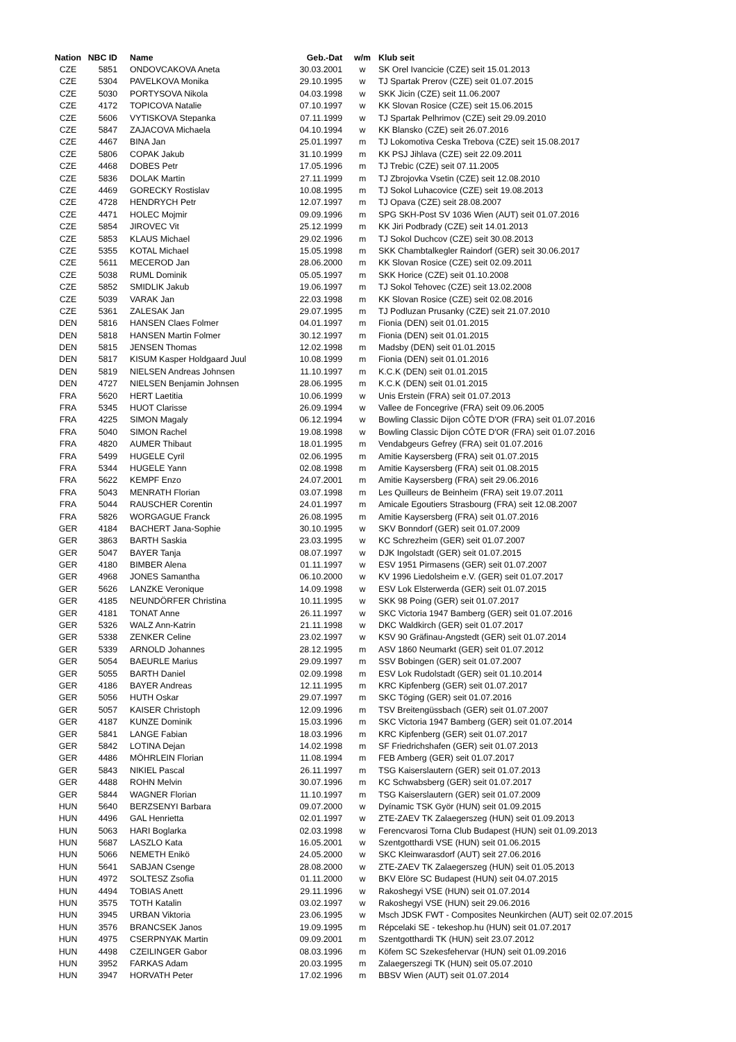| Nation | NBC ID | Name | Geb.-Dat | w/m | Klub seit |
| --- | --- | --- | --- | --- | --- |
| CZE | 5851 | ONDOVCAKOVA Aneta | 30.03.2001 | w | SK Orel Ivancicie (CZE) seit 15.01.2013 |
| CZE | 5304 | PAVELKOVA Monika | 29.10.1995 | w | TJ Spartak Prerov (CZE) seit 01.07.2015 |
| CZE | 5030 | PORTYSOVA Nikola | 04.03.1998 | w | SKK Jicin (CZE) seit 11.06.2007 |
| CZE | 4172 | TOPICOVA Natalie | 07.10.1997 | w | KK Slovan Rosice (CZE) seit 15.06.2015 |
| CZE | 5606 | VYTISKOVA Stepanka | 07.11.1999 | w | TJ Spartak Pelhrimov (CZE) seit 29.09.2010 |
| CZE | 5847 | ZAJACOVA Michaela | 04.10.1994 | w | KK Blansko (CZE) seit 26.07.2016 |
| CZE | 4467 | BINA Jan | 25.01.1997 | m | TJ Lokomotiva Ceska Trebova (CZE) seit 15.08.2017 |
| CZE | 5806 | COPAK Jakub | 31.10.1999 | m | KK PSJ Jihlava (CZE) seit 22.09.2011 |
| CZE | 4468 | DOBES Petr | 17.05.1996 | m | TJ Trebic (CZE) seit 07.11.2005 |
| CZE | 5836 | DOLAK Martin | 27.11.1999 | m | TJ Zbrojovka Vsetin (CZE) seit 12.08.2010 |
| CZE | 4469 | GORECKY Rostislav | 10.08.1995 | m | TJ Sokol Luhacovice (CZE) seit 19.08.2013 |
| CZE | 4728 | HENDRYCH Petr | 12.07.1997 | m | TJ Opava (CZE) seit 28.08.2007 |
| CZE | 4471 | HOLEC Mojmir | 09.09.1996 | m | SPG SKH-Post SV 1036 Wien (AUT) seit 01.07.2016 |
| CZE | 5854 | JIROVEC Vit | 25.12.1999 | m | KK Jiri Podbrady (CZE) seit 14.01.2013 |
| CZE | 5853 | KLAUS Michael | 29.02.1996 | m | TJ Sokol Duchcov (CZE) seit 30.08.2013 |
| CZE | 5355 | KOTAL Michael | 15.05.1998 | m | SKK Chambtalkegler Raindorf (GER) seit 30.06.2017 |
| CZE | 5611 | MECEROD Jan | 28.06.2000 | m | KK Slovan Rosice (CZE) seit 02.09.2011 |
| CZE | 5038 | RUML Dominik | 05.05.1997 | m | SKK Horice (CZE) seit 01.10.2008 |
| CZE | 5852 | SMIDLIK Jakub | 19.06.1997 | m | TJ Sokol Tehovec (CZE) seit 13.02.2008 |
| CZE | 5039 | VARAK Jan | 22.03.1998 | m | KK Slovan Rosice (CZE) seit 02.08.2016 |
| CZE | 5361 | ZALESAK Jan | 29.07.1995 | m | TJ Podluzan Prusanky (CZE) seit 21.07.2010 |
| DEN | 5816 | HANSEN Claes Folmer | 04.01.1997 | m | Fionia (DEN) seit 01.01.2015 |
| DEN | 5818 | HANSEN Martin Folmer | 30.12.1997 | m | Fionia (DEN) seit 01.01.2015 |
| DEN | 5815 | JENSEN Thomas | 12.02.1998 | m | Madsby (DEN) seit 01.01.2015 |
| DEN | 5817 | KISUM Kasper Holdgaard Juul | 10.08.1999 | m | Fionia (DEN) seit 01.01.2016 |
| DEN | 5819 | NIELSEN Andreas Johnsen | 11.10.1997 | m | K.C.K (DEN) seit 01.01.2015 |
| DEN | 4727 | NIELSEN Benjamin Johnsen | 28.06.1995 | m | K.C.K (DEN) seit 01.01.2015 |
| FRA | 5620 | HERT Laetitia | 10.06.1999 | w | Unis Erstein (FRA) seit 01.07.2013 |
| FRA | 5345 | HUOT Clarisse | 26.09.1994 | w | Vallee de Foncegrive (FRA) seit 09.06.2005 |
| FRA | 4225 | SIMON Magaly | 06.12.1994 | w | Bowling Classic Dijon CÔTE D'OR (FRA) seit 01.07.2016 |
| FRA | 5040 | SIMON Rachel | 19.08.1998 | w | Bowling Classic Dijon CÔTE D'OR (FRA) seit 01.07.2016 |
| FRA | 4820 | AUMER Thibaut | 18.01.1995 | m | Vendabgeurs Gefrey (FRA) seit 01.07.2016 |
| FRA | 5499 | HUGELE Cyril | 02.06.1995 | m | Amitie Kaysersberg (FRA) seit 01.07.2015 |
| FRA | 5344 | HUGELE Yann | 02.08.1998 | m | Amitie Kaysersberg (FRA) seit 01.08.2015 |
| FRA | 5622 | KEMPF Enzo | 24.07.2001 | m | Amitie Kaysersberg (FRA) seit 29.06.2016 |
| FRA | 5043 | MENRATH Florian | 03.07.1998 | m | Les Quilleurs de Beinheim (FRA) seit 19.07.2011 |
| FRA | 5044 | RAUSCHER Corentin | 24.01.1997 | m | Amicale Egoutiers Strasbourg (FRA) seit 12.08.2007 |
| FRA | 5826 | WORGAGUE Franck | 26.08.1995 | m | Amitie Kaysersberg (FRA) seit 01.07.2016 |
| GER | 4184 | BACHERT Jana-Sophie | 30.10.1995 | w | SKV Bonndorf (GER) seit 01.07.2009 |
| GER | 3863 | BARTH Saskia | 23.03.1995 | w | KC Schrezheim (GER) seit 01.07.2007 |
| GER | 5047 | BAYER Tanja | 08.07.1997 | w | DJK Ingolstadt (GER) seit 01.07.2015 |
| GER | 4180 | BIMBER Alena | 01.11.1997 | w | ESV 1951 Pirmasens (GER) seit 01.07.2007 |
| GER | 4968 | JONES Samantha | 06.10.2000 | w | KV 1996 Liedolsheim e.V. (GER) seit 01.07.2017 |
| GER | 5626 | LANZKE Veronique | 14.09.1998 | w | ESV Lok Elsterwerda (GER) seit 01.07.2015 |
| GER | 4185 | NEUNDÖRFER Christina | 10.11.1995 | w | SKK 98 Poing (GER) seit 01.07.2017 |
| GER | 4181 | TONAT Anne | 26.11.1997 | w | SKC Victoria 1947 Bamberg (GER) seit 01.07.2016 |
| GER | 5326 | WALZ Ann-Katrin | 21.11.1998 | w | DKC Waldkirch (GER) seit 01.07.2017 |
| GER | 5338 | ZENKER Celine | 23.02.1997 | w | KSV 90 Gräfinau-Angstedt (GER) seit 01.07.2014 |
| GER | 5339 | ARNOLD Johannes | 28.12.1995 | m | ASV 1860 Neumarkt (GER) seit 01.07.2012 |
| GER | 5054 | BAEURLE Marius | 29.09.1997 | m | SSV Bobingen (GER) seit 01.07.2007 |
| GER | 5055 | BARTH Daniel | 02.09.1998 | m | ESV Lok Rudolstadt (GER) seit 01.10.2014 |
| GER | 4186 | BAYER Andreas | 12.11.1995 | m | KRC Kipfenberg (GER) seit 01.07.2017 |
| GER | 5056 | HUTH Oskar | 29.07.1997 | m | SKC Töging (GER) seit 01.07.2016 |
| GER | 5057 | KAISER Christoph | 12.09.1996 | m | TSV Breitengüssbach (GER) seit 01.07.2007 |
| GER | 4187 | KUNZE Dominik | 15.03.1996 | m | SKC Victoria 1947 Bamberg (GER) seit 01.07.2014 |
| GER | 5841 | LANGE Fabian | 18.03.1996 | m | KRC Kipfenberg (GER) seit 01.07.2017 |
| GER | 5842 | LOTINA Dejan | 14.02.1998 | m | SF Friedrichshafen (GER) seit 01.07.2013 |
| GER | 4486 | MÖHRLEIN Florian | 11.08.1994 | m | FEB Amberg (GER) seit 01.07.2017 |
| GER | 5843 | NIKIEL Pascal | 26.11.1997 | m | TSG Kaiserslautern (GER) seit 01.07.2013 |
| GER | 4488 | ROHN Melvin | 30.07.1996 | m | KC Schwabsberg (GER) seit 01.07.2017 |
| GER | 5844 | WAGNER Florian | 11.10.1997 | m | TSG Kaiserslautern (GER) seit 01.07.2009 |
| HUN | 5640 | BERZSENYI Barbara | 09.07.2000 | w | Dyínamic TSK Györ (HUN) seit 01.09.2015 |
| HUN | 4496 | GAL Henrietta | 02.01.1997 | w | ZTE-ZAEV TK Zalaegerszeg (HUN) seit 01.09.2013 |
| HUN | 5063 | HARI Boglarka | 02.03.1998 | w | Ferencvarosi Torna Club Budapest (HUN) seit 01.09.2013 |
| HUN | 5687 | LASZLO Kata | 16.05.2001 | w | Szentgotthardi VSE (HUN) seit 01.06.2015 |
| HUN | 5066 | NEMETH Enikö | 24.05.2000 | w | SKC Kleinwarasdorf (AUT) seit 27.06.2016 |
| HUN | 5641 | SABJAN Csenge | 28.08.2000 | w | ZTE-ZAEV TK Zalaegerszeg (HUN) seit 01.05.2013 |
| HUN | 4972 | SOLTESZ Zsofia | 01.11.2000 | w | BKV Elöre SC Budapest (HUN) seit 04.07.2015 |
| HUN | 4494 | TOBIAS Anett | 29.11.1996 | w | Rakoshegyi VSE (HUN) seit 01.07.2014 |
| HUN | 3575 | TOTH Katalin | 03.02.1997 | w | Rakoshegyi VSE (HUN) seit 29.06.2016 |
| HUN | 3945 | URBAN Viktoria | 23.06.1995 | w | Msch JDSK FWT - Composites Neunkirchen (AUT) seit 02.07.2015 |
| HUN | 3576 | BRANCSEK Janos | 19.09.1995 | m | Répcelaki SE - tekeshop.hu (HUN) seit 01.07.2017 |
| HUN | 4975 | CSERPNYAK Martin | 09.09.2001 | m | Szentgotthardi TK (HUN) seit 23.07.2012 |
| HUN | 4498 | CZEILINGER Gabor | 08.03.1996 | m | Köfem SC Szekesfehervar (HUN) seit 01.09.2016 |
| HUN | 3952 | FARKAS Adam | 20.03.1995 | m | Zalaegerszegi TK (HUN) seit 05.07.2010 |
| HUN | 3947 | HORVATH Peter | 17.02.1996 | m | BBSV Wien (AUT) seit 01.07.2014 |